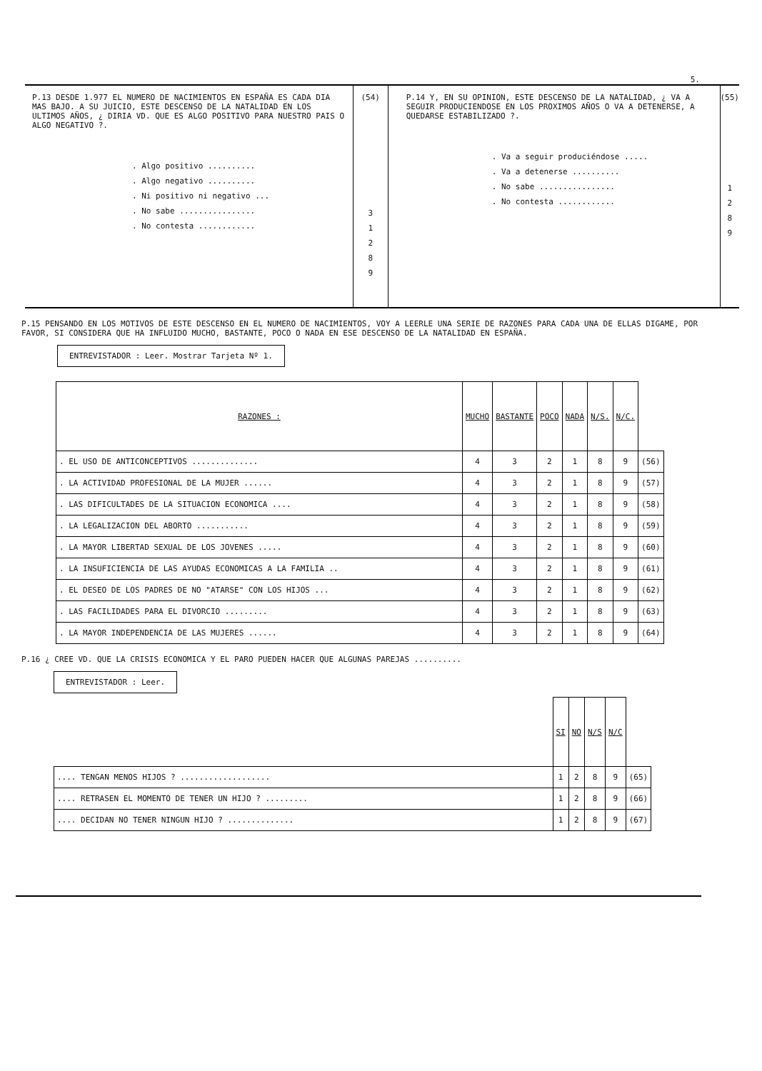5.
P.13 DESDE 1.977 EL NUMERO DE NACIMIENTOS EN ESPAÑA ES CADA DIA MAS BAJO. A SU JUICIO, ESTE DESCENSO DE LA NATALIDAD EN LOS ULTIMOS AÑOS, ¿ DIRIA VD. QUE ES ALGO POSITIVO PARA NUESTRO PAIS O ALGO NEGATIVO ?.
. Algo positivo ..........
. Algo negativo ..........
. Ni positivo ni negativo ...
. No sabe ................
. No contesta ............
(54)
3
1
2
8
9
P.14 Y, EN SU OPINION, ESTE DESCENSO DE LA NATALIDAD, ¿ VA A SEGUIR PRODUCIENDOSE EN LOS PROXIMOS AÑOS O VA A DETENERSE, A QUEDARSE ESTABILIZADO ?.
. Va a seguir produciéndose .....
. Va a detenerse ..........
. No sabe ................
. No contesta ............
(55)
1
2
8
9
P.15 PENSANDO EN LOS MOTIVOS DE ESTE DESCENSO EN EL NUMERO DE NACIMIENTOS, VOY A LEERLE UNA SERIE DE RAZONES PARA CADA UNA DE ELLAS DIGAME, POR FAVOR, SI CONSIDERA QUE HA INFLUIDO MUCHO, BASTANTE, POCO O NADA EN ESE DESCENSO DE LA NATALIDAD EN ESPAÑA.
ENTREVISTADOR : Leer. Mostrar Tarjeta Nº 1.
| RAZONES : | MUCHO | BASTANTE | POCO | NADA | N/S. | N/C. | |
| . EL USO DE ANTICONCEPTIVOS .............. | 4 | 3 | 2 | 1 | 8 | 9 | (56) |
| . LA ACTIVIDAD PROFESIONAL DE LA MUJER ...... | 4 | 3 | 2 | 1 | 8 | 9 | (57) |
| . LAS DIFICULTADES DE LA SITUACION ECONOMICA .... | 4 | 3 | 2 | 1 | 8 | 9 | (58) |
| . LA LEGALIZACION DEL ABORTO ........... | 4 | 3 | 2 | 1 | 8 | 9 | (59) |
| . LA MAYOR LIBERTAD SEXUAL DE LOS JOVENES ..... | 4 | 3 | 2 | 1 | 8 | 9 | (60) |
| . LA INSUFICIENCIA DE LAS AYUDAS ECONOMICAS A LA FAMILIA .. | 4 | 3 | 2 | 1 | 8 | 9 | (61) |
| . EL DESEO DE LOS PADRES DE NO "ATARSE" CON LOS HIJOS ... | 4 | 3 | 2 | 1 | 8 | 9 | (62) |
| . LAS FACILIDADES PARA EL DIVORCIO ......... | 4 | 3 | 2 | 1 | 8 | 9 | (63) |
| . LA MAYOR INDEPENDENCIA DE LAS MUJERES ...... | 4 | 3 | 2 | 1 | 8 | 9 | (64) |
P.16 ¿ CREE VD. QUE LA CRISIS ECONOMICA Y EL PARO PUEDEN HACER QUE ALGUNAS PAREJAS ..........
ENTREVISTADOR : Leer.
| | SI | NO | N/S | N/C | |
| .... TENGAN MENOS HIJOS ? ................... | 1 | 2 | 8 | 9 | (65) |
| .... RETRASEN EL MOMENTO DE TENER UN HIJO ? ......... | 1 | 2 | 8 | 9 | (66) |
| .... DECIDAN NO TENER NINGUN HIJO ? .............. | 1 | 2 | 8 | 9 | (67) |